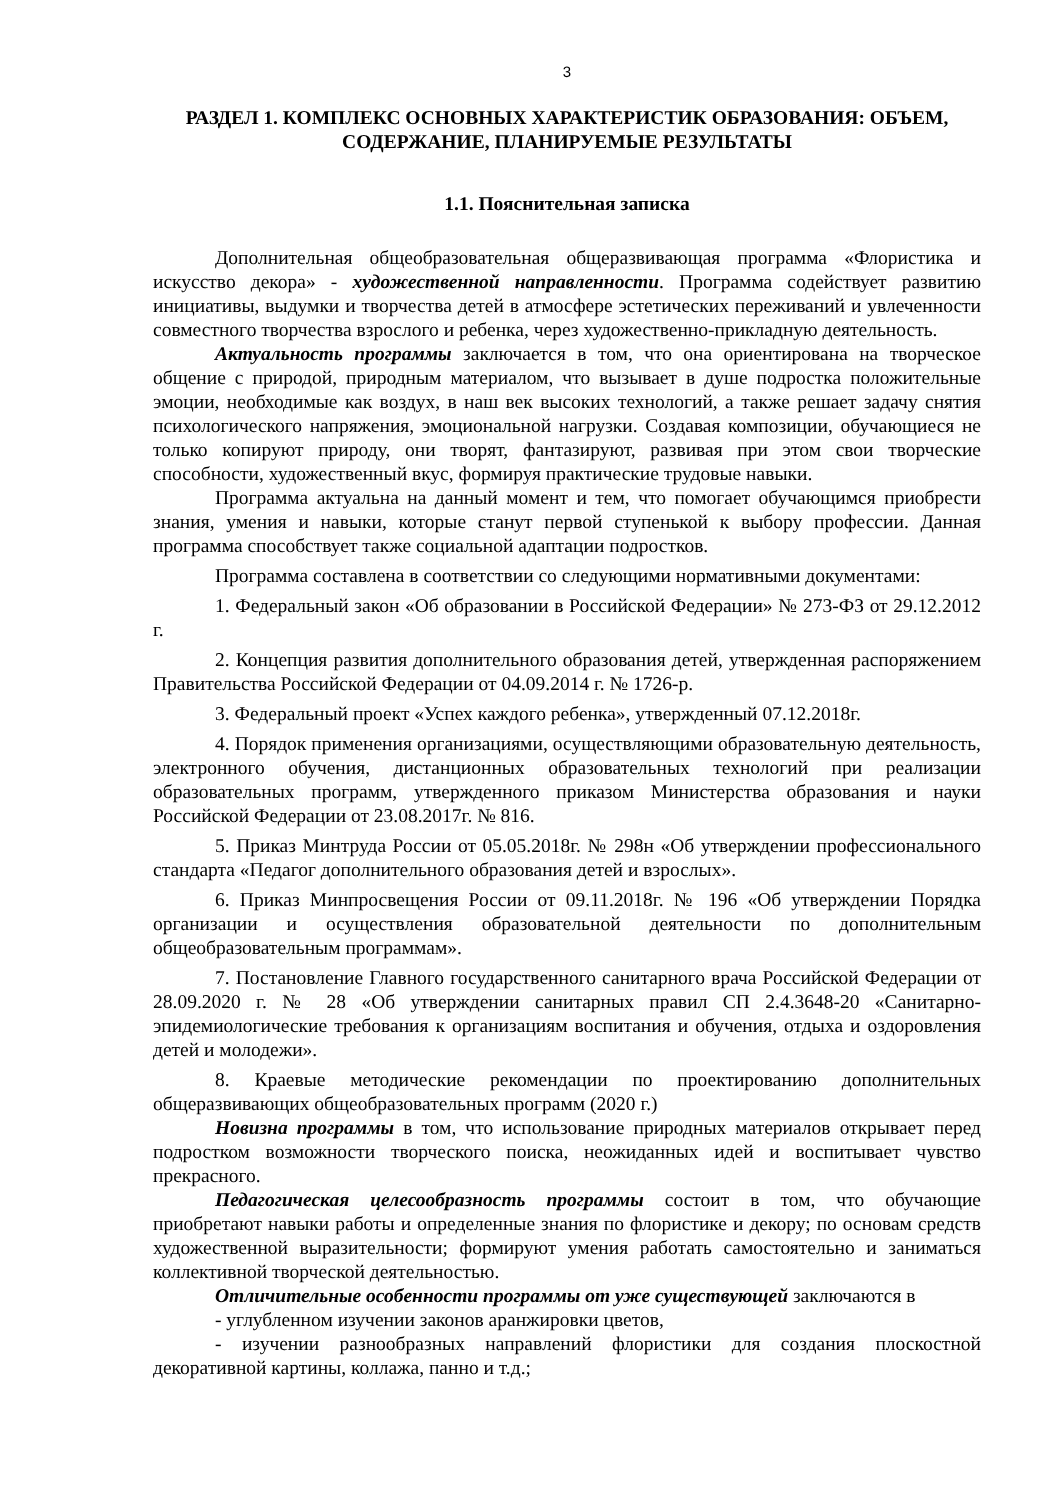3
РАЗДЕЛ 1. КОМПЛЕКС ОСНОВНЫХ ХАРАКТЕРИСТИК ОБРАЗОВАНИЯ: ОБЪЕМ, СОДЕРЖАНИЕ, ПЛАНИРУЕМЫЕ РЕЗУЛЬТАТЫ
1.1. Пояснительная записка
Дополнительная общеобразовательная общеразвивающая программа «Флористика и искусство декора» - художественной направленности. Программа содействует развитию инициативы, выдумки и творчества детей в атмосфере эстетических переживаний и увлеченности совместного творчества взрослого и ребенка, через художественно-прикладную деятельность.
Актуальность программы заключается в том, что она ориентирована на творческое общение с природой, природным материалом, что вызывает в душе подростка положительные эмоции, необходимые как воздух, в наш век высоких технологий, а также решает задачу снятия психологического напряжения, эмоциональной нагрузки. Создавая композиции, обучающиеся не только копируют природу, они творят, фантазируют, развивая при этом свои творческие способности, художественный вкус, формируя практические трудовые навыки.
Программа актуальна на данный момент и тем, что помогает обучающимся приобрести знания, умения и навыки, которые станут первой ступенькой к выбору профессии. Данная программа способствует также социальной адаптации подростков.
Программа составлена в соответствии со следующими нормативными документами:
1. Федеральный закон «Об образовании в Российской Федерации» № 273-ФЗ от 29.12.2012 г.
2. Концепция развития дополнительного образования детей, утвержденная распоряжением Правительства Российской Федерации от 04.09.2014 г. № 1726-р.
3. Федеральный проект «Успех каждого ребенка», утвержденный 07.12.2018г.
4. Порядок применения организациями, осуществляющими образовательную деятельность, электронного обучения, дистанционных образовательных технологий при реализации образовательных программ, утвержденного приказом Министерства образования и науки Российской Федерации от 23.08.2017г. № 816.
5. Приказ Минтруда России от 05.05.2018г. № 298н «Об утверждении профессионального стандарта «Педагог дополнительного образования детей и взрослых».
6. Приказ Минпросвещения России от 09.11.2018г. № 196 «Об утверждении Порядка организации и осуществления образовательной деятельности по дополнительным общеобразовательным программам».
7. Постановление Главного государственного санитарного врача Российской Федерации от 28.09.2020 г. № 28 «Об утверждении санитарных правил СП 2.4.3648-20 «Санитарно-эпидемиологические требования к организациям воспитания и обучения, отдыха и оздоровления детей и молодежи».
8. Краевые методические рекомендации по проектированию дополнительных общеразвивающих общеобразовательных программ (2020 г.)
Новизна программы в том, что использование природных материалов открывает перед подростком возможности творческого поиска, неожиданных идей и воспитывает чувство прекрасного.
Педагогическая целесообразность программы состоит в том, что обучающие приобретают навыки работы и определенные знания по флористике и декору; по основам средств художественной выразительности; формируют умения работать самостоятельно и заниматься коллективной творческой деятельностью.
Отличительные особенности программы от уже существующей заключаются в
- углубленном изучении законов аранжировки цветов,
- изучении разнообразных направлений флористики для создания плоскостной декоративной картины, коллажа, панно и т.д.;